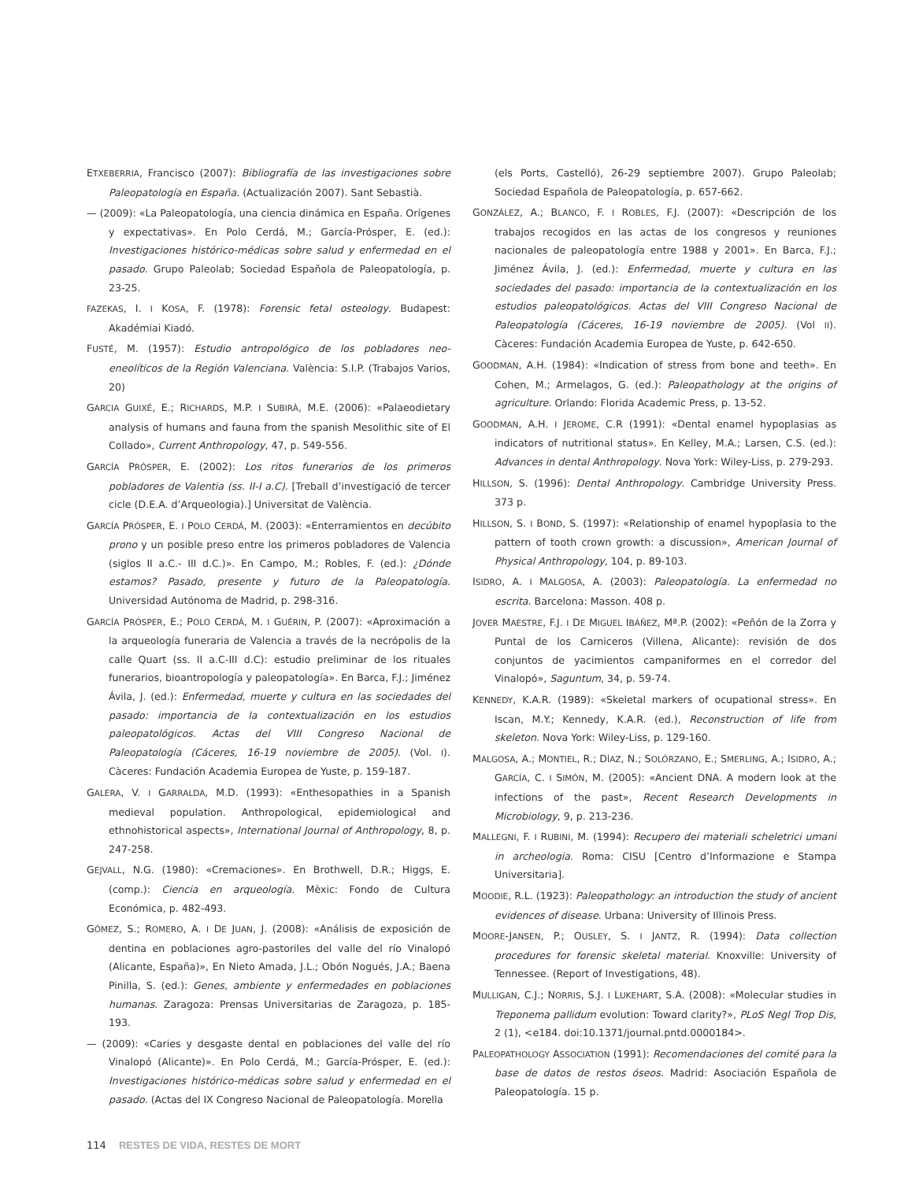ETXEBERRIA, Francisco (2007): Bibliografía de las investigaciones sobre Paleopatología en España. (Actualización 2007). Sant Sebastià.
— (2009): «La Paleopatología, una ciencia dinámica en España. Orígenes y expectativas». En Polo Cerdá, M.; García-Prósper, E. (ed.): Investigaciones histórico-médicas sobre salud y enfermedad en el pasado. Grupo Paleolab; Sociedad Española de Paleopatología, p. 23-25.
FAZEKAS, I. I KOSA, F. (1978): Forensic fetal osteology. Budapest: Akadémiai Kiadó.
FUSTÉ, M. (1957): Estudio antropológico de los pobladores neo-eneolíticos de la Región Valenciana. València: S.I.P. (Trabajos Varios, 20)
GARCIA GUIXÉ, E.; RICHARDS, M.P. I SUBIRÀ, M.E. (2006): «Palaeodietary analysis of humans and fauna from the spanish Mesolithic site of El Collado», Current Anthropology, 47, p. 549-556.
GARCÍA PRÓSPER, E. (2002): Los ritos funerarios de los primeros pobladores de Valentia (ss. II-I a.C). [Treball d’investigació de tercer cicle (D.E.A. d’Arqueologia).] Universitat de València.
GARCÍA PRÓSPER, E. I POLO CERDÁ, M. (2003): «Enterramientos en decúbito prono y un posible preso entre los primeros pobladores de Valencia (siglos II a.C.- III d.C.)». En Campo, M.; Robles, F. (ed.): ¿Dónde estamos? Pasado, presente y futuro de la Paleopatología. Universidad Autónoma de Madrid, p. 298-316.
GARCÍA PRÓSPER, E.; POLO CERDÁ, M. I GUÉRIN, P. (2007): «Aproximación a la arqueología funeraria de Valencia a través de la necrópolis de la calle Quart (ss. II a.C-III d.C): estudio preliminar de los rituales funerarios, bioantropología y paleopatología». En Barca, F.J.; Jiménez Ávila, J. (ed.): Enfermedad, muerte y cultura en las sociedades del pasado: importancia de la contextualización en los estudios paleopatológicos. Actas del VIII Congreso Nacional de Paleopatología (Cáceres, 16-19 noviembre de 2005). (Vol. I). Càceres: Fundación Academia Europea de Yuste, p. 159-187.
GALERA, V. I GARRALDA, M.D. (1993): «Enthesopathies in a Spanish medieval population. Anthropological, epidemiological and ethnohistorical aspects», International Journal of Anthropology, 8, p. 247-258.
GEJVALL, N.G. (1980): «Cremaciones». En Brothwell, D.R.; Higgs, E. (comp.): Ciencia en arqueología. Mèxic: Fondo de Cultura Económica, p. 482-493.
GÓMEZ, S.; ROMERO, A. I DE JUAN, J. (2008): «Análisis de exposición de dentina en poblaciones agro-pastoriles del valle del río Vinalopó (Alicante, España)», En Nieto Amada, J.L.; Obón Nogués, J.A.; Baena Pinilla, S. (ed.): Genes, ambiente y enfermedades en poblaciones humanas. Zaragoza: Prensas Universitarias de Zaragoza, p. 185-193.
— (2009): «Caries y desgaste dental en poblaciones del valle del río Vinalopó (Alicante)». En Polo Cerdá, M.; García-Prósper, E. (ed.): Investigaciones histórico-médicas sobre salud y enfermedad en el pasado. (Actas del IX Congreso Nacional de Paleopatología. Morella
(els Ports, Castelló), 26-29 septiembre 2007). Grupo Paleolab; Sociedad Española de Paleopatología, p. 657-662.
GONZÁLEZ, A.; BLANCO, F. I ROBLES, F.J. (2007): «Descripción de los trabajos recogidos en las actas de los congresos y reuniones nacionales de paleopatología entre 1988 y 2001». En Barca, F.J.; Jiménez Ávila, J. (ed.): Enfermedad, muerte y cultura en las sociedades del pasado: importancia de la contextualización en los estudios paleopatológicos. Actas del VIII Congreso Nacional de Paleopatología (Cáceres, 16-19 noviembre de 2005). (Vol II). Càceres: Fundación Academia Europea de Yuste, p. 642-650.
GOODMAN, A.H. (1984): «Indication of stress from bone and teeth». En Cohen, M.; Armelagos, G. (ed.): Paleopathology at the origins of agriculture. Orlando: Florida Academic Press, p. 13-52.
GOODMAN, A.H. I JEROME, C.R (1991): «Dental enamel hypoplasias as indicators of nutritional status». En Kelley, M.A.; Larsen, C.S. (ed.): Advances in dental Anthropology. Nova York: Wiley-Liss, p. 279-293.
HILLSON, S. (1996): Dental Anthropology. Cambridge University Press. 373 p.
HILLSON, S. I BOND, S. (1997): «Relationship of enamel hypoplasia to the pattern of tooth crown growth: a discussion», American Journal of Physical Anthropology, 104, p. 89-103.
ISIDRO, A. I MALGOSA, A. (2003): Paleopatología. La enfermedad no escrita. Barcelona: Masson. 408 p.
JOVER MAESTRE, F.J. I DE MIGUEL IBÁÑEZ, Mª.P. (2002): «Peñón de la Zorra y Puntal de los Carniceros (Villena, Alicante): revisión de dos conjuntos de yacimientos campaniformes en el corredor del Vinalopó», Saguntum, 34, p. 59-74.
KENNEDY, K.A.R. (1989): «Skeletal markers of ocupational stress». En Iscan, M.Y.; Kennedy, K.A.R. (ed.), Reconstruction of life from skeleton. Nova York: Wiley-Liss, p. 129-160.
MALGOSA, A.; MONTIEL, R.; DÍAZ, N.; SOLÓRZANO, E.; SMERLING, A.; ISIDRO, A.; GARCÍA, C. I SIMÓN, M. (2005): «Ancient DNA. A modern look at the infections of the past», Recent Research Developments in Microbiology, 9, p. 213-236.
MALLEGNI, F. I RUBINI, M. (1994): Recupero dei materiali scheletrici umani in archeologia. Roma: CISU [Centro d’Informazione e Stampa Universitaria].
MOODIE, R.L. (1923): Paleopathology: an introduction the study of ancient evidences of disease. Urbana: University of Illinois Press.
MOORE-JANSEN, P.; OUSLEY, S. I JANTZ, R. (1994): Data collection procedures for forensic skeletal material. Knoxville: University of Tennessee. (Report of Investigations, 48).
MULLIGAN, C.J.; NORRIS, S.J. I LUKEHART, S.A. (2008): «Molecular studies in Treponema pallidum evolution: Toward clarity?», PLoS Negl Trop Dis, 2 (1), <e184. doi:10.1371/journal.pntd.0000184>.
PALEOPATHOLOGY ASSOCIATION (1991): Recomendaciones del comité para la base de datos de restos óseos. Madrid: Asociación Española de Paleopatología. 15 p.
114 RESTES DE VIDA, RESTES DE MORT